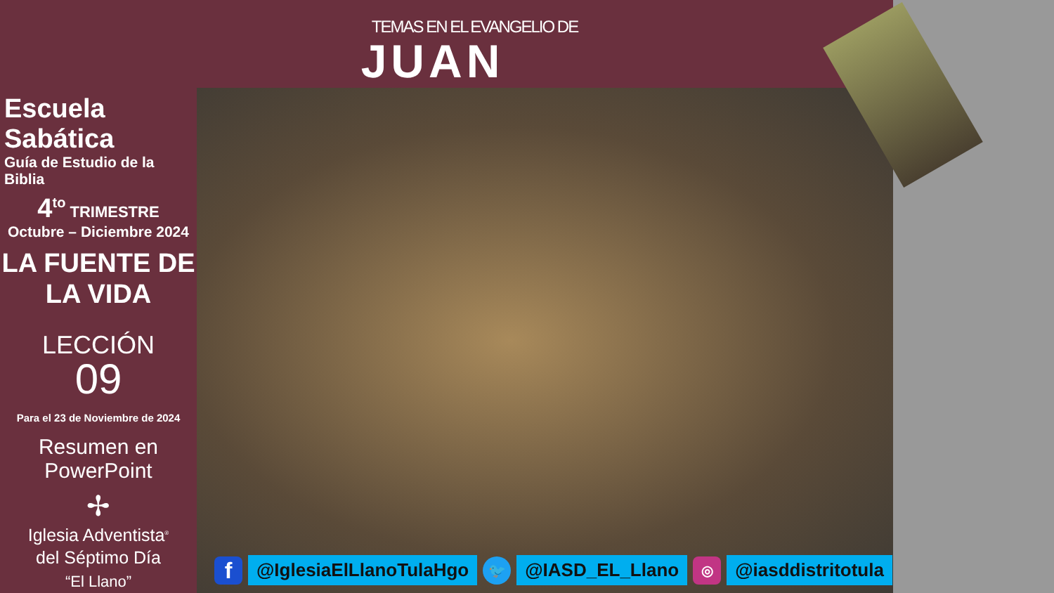TEMAS EN EL EVANGELIO DE
JUAN
Escuela Sabática
Guía de Estudio de la Biblia
4<sup>to</sup> TRIMESTRE
Octubre – Diciembre 2024
LA FUENTE DE
LA VIDA
LECCIÓN
09
Para el 23 de Noviembre de 2024
Resumen en
PowerPoint
✢
Iglesia Adventista<sup>®</sup>
del Séptimo Día
“El Llano”
f
@IglesiaElLlanoTulaHgo
🐦
@IASD_EL_Llano
◎
@iasddistritotula